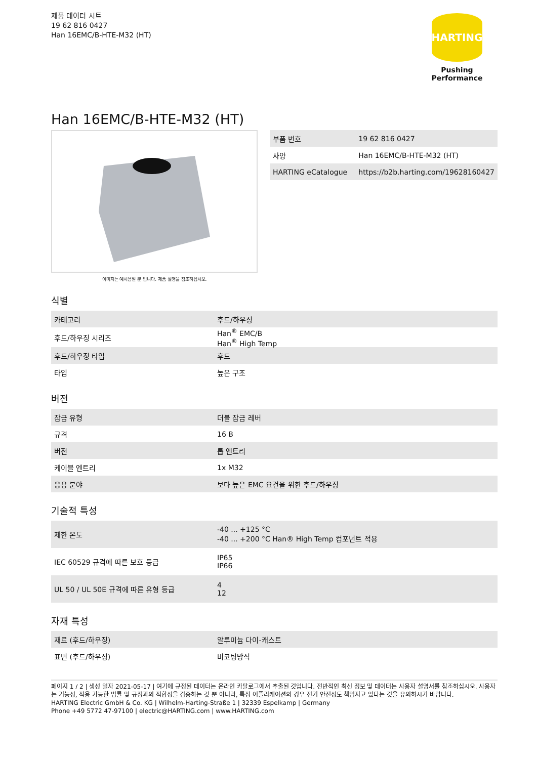제품 데이터 시트
19 62 816 0427
Han 16EMC/B-HTE-M32 (HT)
HARTING
Pushing Performance
Han 16EMC/B-HTE-M32 (HT)
이미지는 예시용일 뿐 입니다. 제품 설명을 참조하십시오.
| 부품 번호 | 19 62 816 0427 |
| 사양 | Han 16EMC/B-HTE-M32 (HT) |
| HARTING eCatalogue | https://b2b.harting.com/19628160427 |
식별
| 카테고리 | 후드/하우징 |
| 후드/하우징 시리즈 | Han<sup>®</sup> EMC/B Han<sup>®</sup> High Temp |
| 후드/하우징 타입 | 후드 |
| 타입 | 높은 구조 |
버전
| 잠금 유형 | 더블 잠금 레버 |
| 규격 | 16 B |
| 버전 | 톱 엔트리 |
| 케이블 엔트리 | 1x M32 |
| 응용 분야 | 보다 높은 EMC 요건을 위한 후드/하우징 |
기술적 특성
| 제한 온도 | -40 ... +125 °C -40 ... +200 °C Han® High Temp 컴포넌트 적용 |
| IEC 60529 규격에 따른 보호 등급 | IP65 IP66 |
| UL 50 / UL 50E 규격에 따른 유형 등급 | 4 12 |
자재 특성
| 재료 (후드/하우징) | 알루미늄 다이-캐스트 |
| 표면 (후드/하우징) | 비코팅방식 |
페이지 1 / 2 | 생성 일자 2021-05-17 | 여기에 규정된 데이터는 온라인 카탈로그에서 추출된 것입니다. 전반적인 최신 정보 및 데이터는 사용자 설명서를 참조하십시오. 사용자는 기능성, 적용 가능한 법률 및 규정과의 적합성을 검증하는 것 뿐 아니라, 특정 어플리케이션의 경우 전기 안전성도 책임지고 있다는 것을 유의하시기 바랍니다.
HARTING Electric GmbH & Co. KG | Wilhelm-Harting-Straße 1 | 32339 Espelkamp | Germany
Phone +49 5772 47-97100 | electric@HARTING.com | www.HARTING.com